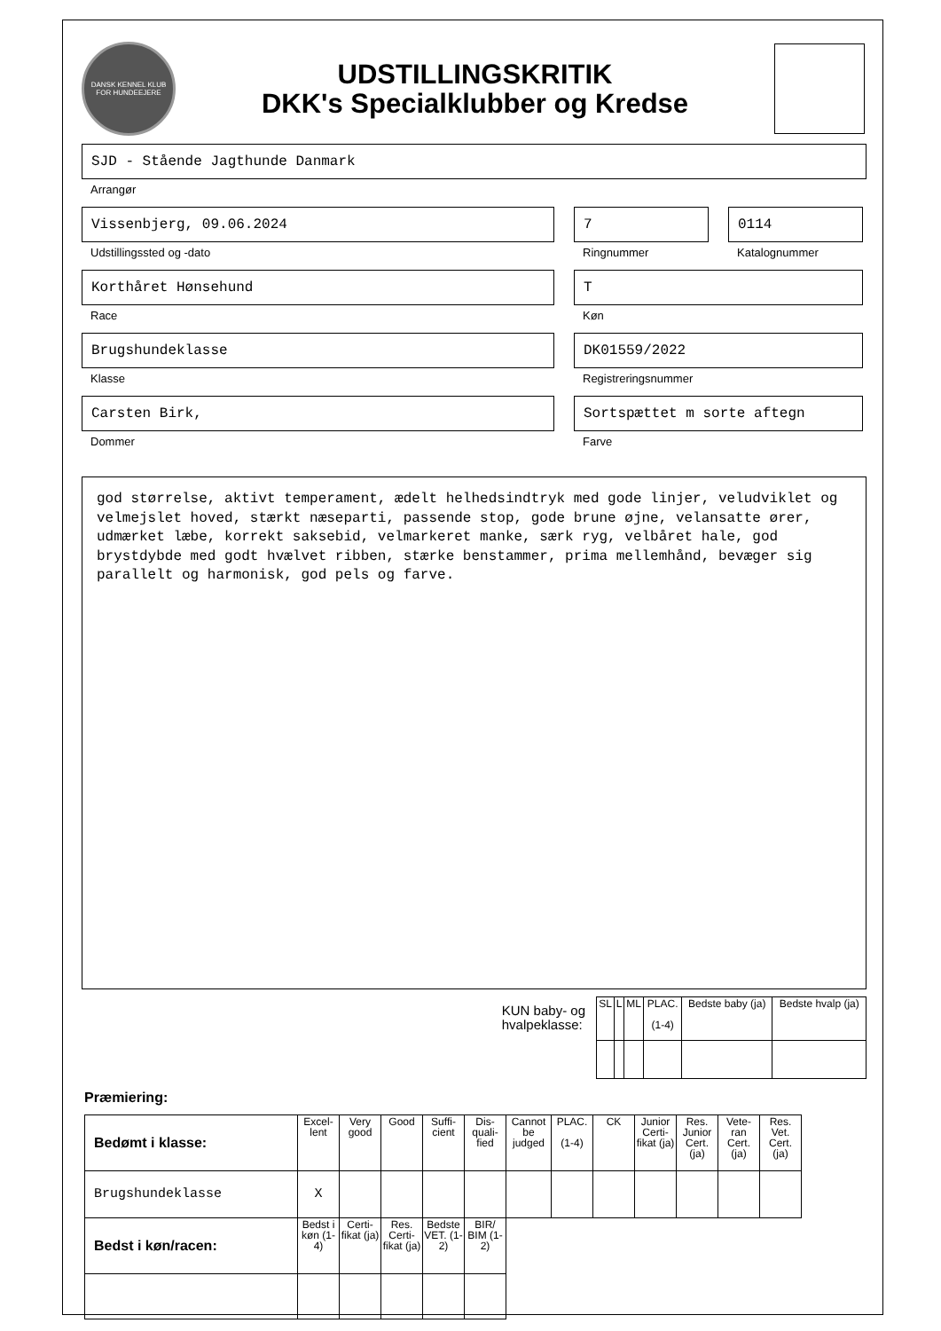DANSK KENNEL KLUB
FOR HUNDEEJERE
UDSTILLINGSKRITIK
DKK's Specialklubber og Kredse
SJD - Stående Jagthunde Danmark
Arrangør
Vissenbjerg, 09.06.2024
Udstillingssted og -dato
7
Ringnummer
0114
Katalognummer
Korthåret Hønsehund
Race
T
Køn
Brugshundeklasse
Klasse
DK01559/2022
Registreringsnummer
Carsten Birk,
Dommer
Sortspættet m sorte aftegn
Farve
god størrelse, aktivt temperament, ædelt helhedsindtryk med gode linjer, veludviklet og velmejslet hoved, stærkt næseparti, passende stop, gode brune øjne, velansatte ører, udmærket læbe, korrekt saksebid, velmarkeret manke, særk ryg, velbåret hale, god brystdybde med godt hvælvet ribben, stærke benstammer, prima mellemhånd, bevæger sig parallelt og harmonisk, god pels og farve.
KUN baby- og
hvalpeklasse:
| SL | L | ML | PLAC. (1-4) | Bedste baby (ja) | Bedste hvalp (ja) |
| --- | --- | --- | --- | --- | --- |
Præmiering:
| Bedømt i klasse: | Excel-lent | Very good | Good | Suffi-cient | Dis-quali-fied | Cannot be judged | PLAC. (1-4) | CK | Junior Certi-fikat (ja) | Res. Junior Cert. (ja) | Vete-ran Cert. (ja) | Res. Vet. Cert. (ja) |
| --- | --- | --- | --- | --- | --- | --- | --- | --- | --- | --- | --- | --- |
| Brugshundeklasse | X | | | | | | | | | | | |
| Bedst i køn/racen: | Bedst i køn (1-4) | Certi-fikat (ja) | Res. Certi-fikat (ja) | Bedste VET. (1-2) | BIR/ BIM (1-2) | | | | | | | |